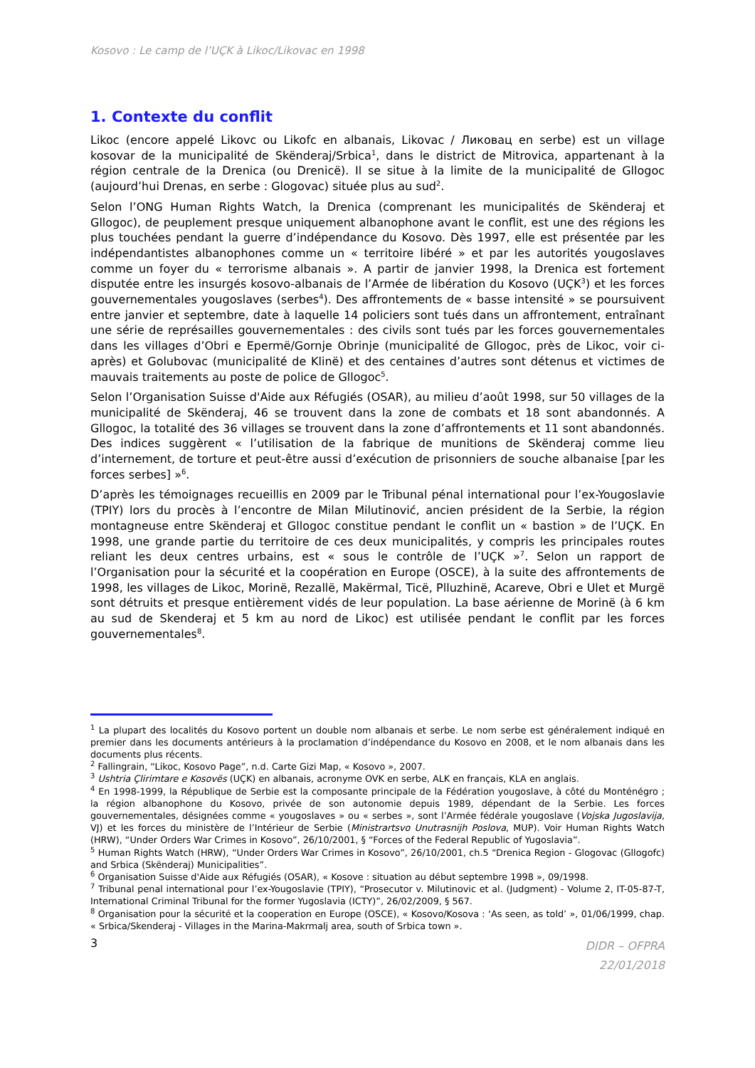Kosovo : Le camp de l’UÇK à Likoc/Likovac en 1998
1. Contexte du conflit
Likoc (encore appelé Likovc ou Likofc en albanais, Likovac / Ликовац en serbe) est un village kosovar de la municipalité de Skënderaj/Srbica<sup>1</sup>, dans le district de Mitrovica, appartenant à la région centrale de la Drenica (ou Drenicë). Il se situe à la limite de la municipalité de Gllogoc (aujourd’hui Drenas, en serbe : Glogovac) située plus au sud<sup>2</sup>.
Selon l’ONG Human Rights Watch, la Drenica (comprenant les municipalités de Skënderaj et Gllogoc), de peuplement presque uniquement albanophone avant le conflit, est une des régions les plus touchées pendant la guerre d’indépendance du Kosovo. Dès 1997, elle est présentée par les indépendantistes albanophones comme un « territoire libéré » et par les autorités yougoslaves comme un foyer du « terrorisme albanais ». A partir de janvier 1998, la Drenica est fortement disputée entre les insurgés kosovo-albanais de l’Armée de libération du Kosovo (UÇK<sup>3</sup>) et les forces gouvernementales yougoslaves (serbes<sup>4</sup>). Des affrontements de « basse intensité » se poursuivent entre janvier et septembre, date à laquelle 14 policiers sont tués dans un affrontement, entraînant une série de représailles gouvernementales : des civils sont tués par les forces gouvernementales dans les villages d’Obri e Epermë/Gornje Obrinje (municipalité de Gllogoc, près de Likoc, voir ci-après) et Golubovac (municipalité de Klinë) et des centaines d’autres sont détenus et victimes de mauvais traitements au poste de police de Gllogoc<sup>5</sup>.
Selon l’Organisation Suisse d'Aide aux Réfugiés (OSAR), au milieu d’août 1998, sur 50 villages de la municipalité de Skënderaj, 46 se trouvent dans la zone de combats et 18 sont abandonnés. A Gllogoc, la totalité des 36 villages se trouvent dans la zone d’affrontements et 11 sont abandonnés. Des indices suggèrent « l’utilisation de la fabrique de munitions de Skënderaj comme lieu d’internement, de torture et peut-être aussi d’exécution de prisonniers de souche albanaise [par les forces serbes] »<sup>6</sup>.
D’après les témoignages recueillis en 2009 par le Tribunal pénal international pour l’ex-Yougoslavie (TPIY) lors du procès à l’encontre de Milan Milutinović, ancien président de la Serbie, la région montagneuse entre Skënderaj et Gllogoc constitue pendant le conflit un « bastion » de l’UÇK. En 1998, une grande partie du territoire de ces deux municipalités, y compris les principales routes reliant les deux centres urbains, est « sous le contrôle de l’UÇK »<sup>7</sup>. Selon un rapport de l’Organisation pour la sécurité et la coopération en Europe (OSCE), à la suite des affrontements de 1998, les villages de Likoc, Morinë, Rezallë, Makërmal, Ticë, Plluzhinë, Acareve, Obri e Ulet et Murgë sont détruits et presque entièrement vidés de leur population. La base aérienne de Morinë (à 6 km au sud de Skenderaj et 5 km au nord de Likoc) est utilisée pendant le conflit par les forces gouvernementales<sup>8</sup>.
<sup>1</sup> La plupart des localités du Kosovo portent un double nom albanais et serbe. Le nom serbe est généralement indiqué en premier dans les documents antérieurs à la proclamation d’indépendance du Kosovo en 2008, et le nom albanais dans les documents plus récents.
<sup>2</sup> Fallingrain, “Likoc, Kosovo Page”, n.d. Carte Gizi Map, « Kosovo », 2007.
<sup>3</sup> Ushtria Çlirimtare e Kosovës (UÇK) en albanais, acronyme OVK en serbe, ALK en français, KLA en anglais.
<sup>4</sup> En 1998-1999, la République de Serbie est la composante principale de la Fédération yougoslave, à côté du Monténégro ; la région albanophone du Kosovo, privée de son autonomie depuis 1989, dépendant de la Serbie. Les forces gouvernementales, désignées comme « yougoslaves » ou « serbes », sont l’Armée fédérale yougoslave (Vojska Jugoslavija, VJ) et les forces du ministère de l’Intérieur de Serbie (Ministrartsvo Unutrasnijh Poslova, MUP). Voir Human Rights Watch (HRW), “Under Orders War Crimes in Kosovo”, 26/10/2001, § “Forces of the Federal Republic of Yugoslavia”.
<sup>5</sup> Human Rights Watch (HRW), “Under Orders War Crimes in Kosovo”, 26/10/2001, ch.5 “Drenica Region - Glogovac (Gllogofc) and Srbica (Skënderaj) Municipalities”.
<sup>6</sup> Organisation Suisse d'Aide aux Réfugiés (OSAR), « Kosove : situation au début septembre 1998 », 09/1998.
<sup>7</sup> Tribunal penal international pour l’ex-Yougoslavie (TPIY), “Prosecutor v. Milutinovic et al. (Judgment) - Volume 2, IT-05-87-T, International Criminal Tribunal for the former Yugoslavia (ICTY)”, 26/02/2009, § 567.
<sup>8</sup> Organisation pour la sécurité et la cooperation en Europe (OSCE), « Kosovo/Kosova : ‘As seen, as told’ », 01/06/1999, chap. « Srbica/Skenderaj - Villages in the Marina-Makrmalj area, south of Srbica town ».
3 DIDR – OFPRA
22/01/2018